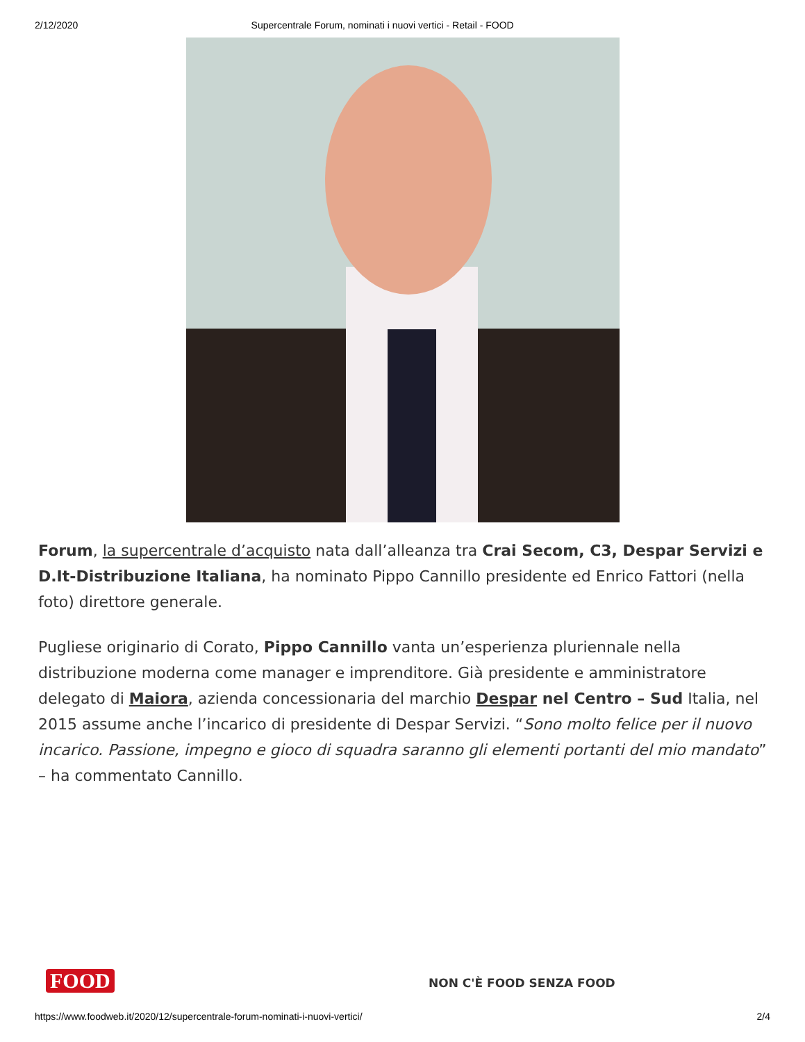2/12/2020 Supercentrale Forum, nominati i nuovi vertici - Retail - FOOD
Forum, la supercentrale d’acquisto nata dall’alleanza tra Crai Secom, C3, Despar Servizi e D.It-Distribuzione Italiana, ha nominato Pippo Cannillo presidente ed Enrico Fattori (nella foto) direttore generale.
Pugliese originario di Corato, Pippo Cannillo vanta un’esperienza pluriennale nella distribuzione moderna come manager e imprenditore. Già presidente e amministratore delegato di Maiora, azienda concessionaria del marchio Despar nel Centro – Sud Italia, nel 2015 assume anche l’incarico di presidente di Despar Servizi. “Sono molto felice per il nuovo incarico. Passione, impegno e gioco di squadra saranno gli elementi portanti del mio mandato” – ha commentato Cannillo.
FOOD NON C'È FOOD SENZA FOOD
https://www.foodweb.it/2020/12/supercentrale-forum-nominati-i-nuovi-vertici/ 2/4